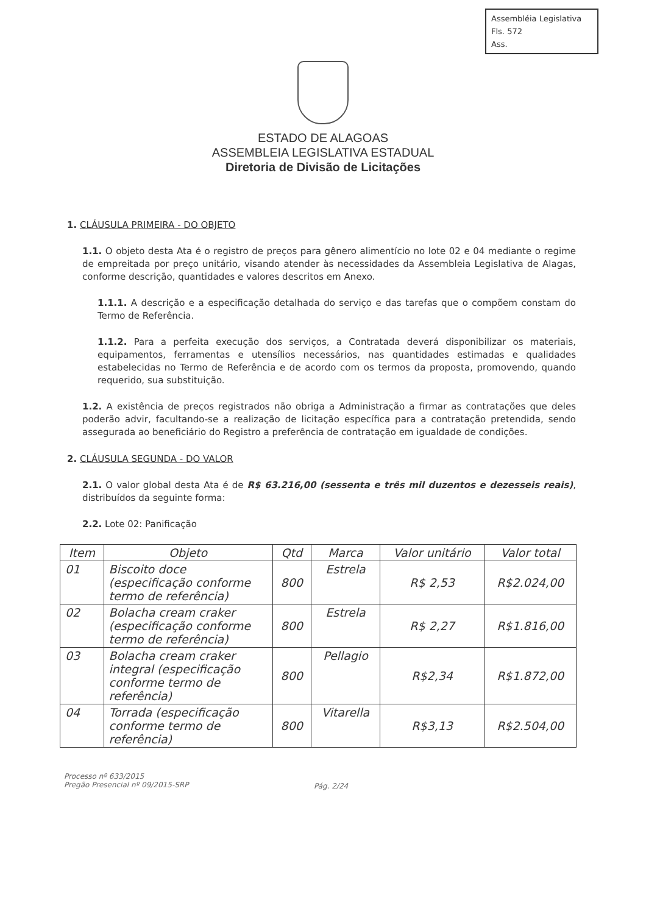Assembléia Legislativa
Fls. 572
Ass.
ESTADO DE ALAGOAS
ASSEMBLEIA LEGISLATIVA ESTADUAL
Diretoria de Divisão de Licitações
1. CLÁUSULA PRIMEIRA - DO OBJETO
1.1. O objeto desta Ata é o registro de preços para gênero alimentício no lote 02 e 04 mediante o regime de empreitada por preço unitário, visando atender às necessidades da Assembleia Legislativa de Alagas, conforme descrição, quantidades e valores descritos em Anexo.
1.1.1. A descrição e a especificação detalhada do serviço e das tarefas que o compõem constam do Termo de Referência.
1.1.2. Para a perfeita execução dos serviços, a Contratada deverá disponibilizar os materiais, equipamentos, ferramentas e utensílios necessários, nas quantidades estimadas e qualidades estabelecidas no Termo de Referência e de acordo com os termos da proposta, promovendo, quando requerido, sua substituição.
1.2. A existência de preços registrados não obriga a Administração a firmar as contratações que deles poderão advir, facultando-se a realização de licitação específica para a contratação pretendida, sendo assegurada ao beneficiário do Registro a preferência de contratação em igualdade de condições.
2. CLÁUSULA SEGUNDA - DO VALOR
2.1. O valor global desta Ata é de R$ 63.216,00 (sessenta e três mil duzentos e dezesseis reais), distribuídos da seguinte forma:
2.2. Lote 02: Panificação
| Item | Objeto | Qtd | Marca | Valor unitário | Valor total |
| --- | --- | --- | --- | --- | --- |
| 01 | Biscoito doce (especificação conforme termo de referência) | 800 | Estrela | R$ 2,53 | R$2.024,00 |
| 02 | Bolacha cream craker (especificação conforme termo de referência) | 800 | Estrela | R$ 2,27 | R$1.816,00 |
| 03 | Bolacha cream craker integral (especificação conforme termo de referência) | 800 | Pellagio | R$2,34 | R$1.872,00 |
| 04 | Torrada (especificação conforme termo de referência) | 800 | Vitarella | R$3,13 | R$2.504,00 |
Processo nº 633/2015
Pregão Presencial nº 09/2015-SRP
Pág. 2/24